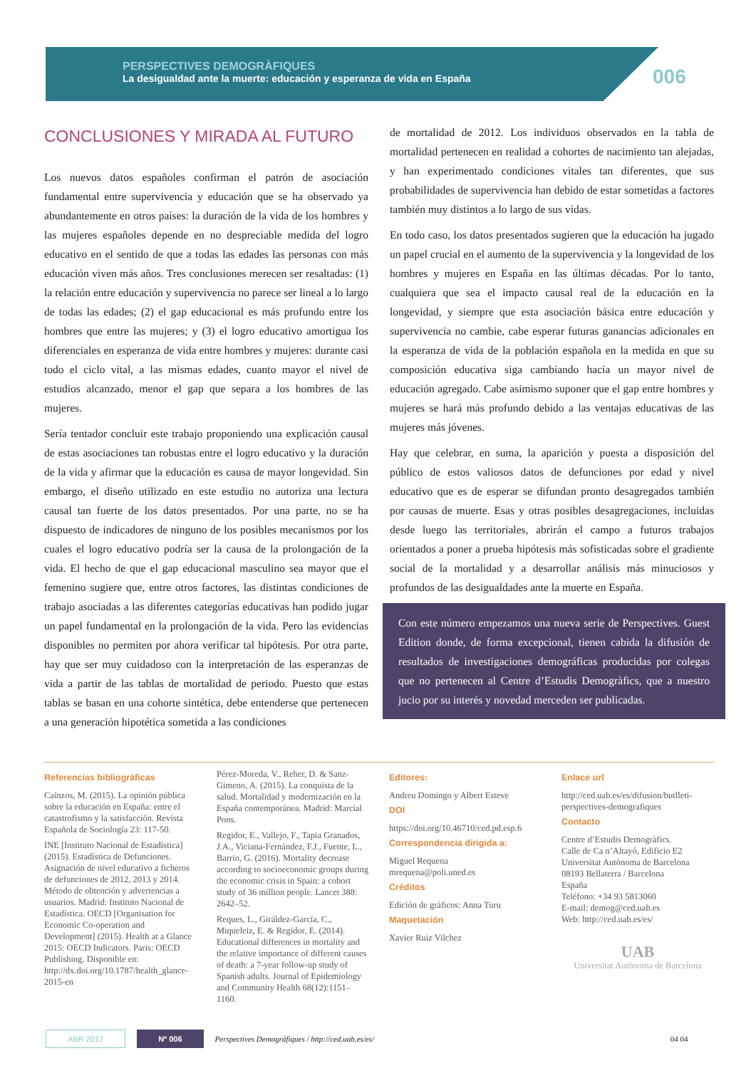PERSPECTIVES DEMOGRÀFIQUES
La desigualdad ante la muerte: educación y esperanza de vida en España
006
CONCLUSIONES Y MIRADA AL FUTURO
Los nuevos datos españoles confirman el patrón de asociación fundamental entre supervivencia y educación que se ha observado ya abundantemente en otros países: la duración de la vida de los hombres y las mujeres españoles depende en no despreciable medida del logro educativo en el sentido de que a todas las edades las personas con más educación viven más años. Tres conclusiones merecen ser resaltadas: (1) la relación entre educación y supervivencia no parece ser lineal a lo largo de todas las edades; (2) el gap educacional es más profundo entre los hombres que entre las mujeres; y (3) el logro educativo amortigua los diferenciales en esperanza de vida entre hombres y mujeres: durante casi todo el ciclo vital, a las mismas edades, cuanto mayor el nivel de estudios alcanzado, menor el gap que separa a los hombres de las mujeres.
Sería tentador concluir este trabajo proponiendo una explicación causal de estas asociaciones tan robustas entre el logro educativo y la duración de la vida y afirmar que la educación es causa de mayor longevidad. Sin embargo, el diseño utilizado en este estudio no autoriza una lectura causal tan fuerte de los datos presentados. Por una parte, no se ha dispuesto de indicadores de ninguno de los posibles mecanismos por los cuales el logro educativo podría ser la causa de la prolongación de la vida. El hecho de que el gap educacional masculino sea mayor que el femenino sugiere que, entre otros factores, las distintas condiciones de trabajo asociadas a las diferentes categorías educativas han podido jugar un papel fundamental en la prolongación de la vida. Pero las evidencias disponibles no permiten por ahora verificar tal hipótesis. Por otra parte, hay que ser muy cuidadoso con la interpretación de las esperanzas de vida a partir de las tablas de mortalidad de periodo. Puesto que estas tablas se basan en una cohorte sintética, debe entenderse que pertenecen a una generación hipotética sometida a las condiciones
de mortalidad de 2012. Los individuos observados en la tabla de mortalidad pertenecen en realidad a cohortes de nacimiento tan alejadas, y han experimentado condiciones vitales tan diferentes, que sus probabilidades de supervivencia han debido de estar sometidas a factores también muy distintos a lo largo de sus vidas.
En todo caso, los datos presentados sugieren que la educación ha jugado un papel crucial en el aumento de la supervivencia y la longevidad de los hombres y mujeres en España en las últimas décadas. Por lo tanto, cualquiera que sea el impacto causal real de la educación en la longevidad, y siempre que esta asociación básica entre educación y supervivencia no cambie, cabe esperar futuras ganancias adicionales en la esperanza de vida de la población española en la medida en que su composición educativa siga cambiando hacia un mayor nivel de educación agregado. Cabe asimismo suponer que el gap entre hombres y mujeres se hará más profundo debido a las ventajas educativas de las mujeres más jóvenes.
Hay que celebrar, en suma, la aparición y puesta a disposición del público de estos valiosos datos de defunciones por edad y nivel educativo que es de esperar se difundan pronto desagregados también por causas de muerte. Esas y otras posibles desagregaciones, incluidas desde luego las territoriales, abrirán el campo a futuros trabajos orientados a poner a prueba hipótesis más sofisticadas sobre el gradiente social de la mortalidad y a desarrollar análisis más minuciosos y profundos de las desigualdades ante la muerte en España.
Con este número empezamos una nueva serie de Perspectives. Guest Edition donde, de forma excepcional, tienen cabida la difusión de resultados de investigaciones demográficas producidas por colegas que no pertenecen al Centre d’Estudis Demogràfics, que a nuestro jucio por su interés y novedad merceden ser publicadas.
Referencias bibliográficas
Caínzos, M. (2015). La opinión pública sobre la educación en España: entre el catastrofismo y la satisfacción. Revista Española de Sociología 23: 117-50.
INE [Instituto Nacional de Estadística] (2015). Estadística de Defunciones. Asignación de nivel educativo a ficheros de defunciones de 2012, 2013 y 2014. Método de obtención y advertencias a usuarios. Madrid: Instituto Nacional de Estadística. OECD [Organisation for Economic Co-operation and Development] (2015). Health at a Glance 2015: OECD Indicators. Paris: OECD Publishing. Disponible en: http://dx.doi.org/10.1787/health_glance-2015-en
Pérez-Moreda, V., Reher, D. & Sanz-Gimeno, A. (2015). La conquista de la salud. Mortalidad y modernización en la España contemporánea. Madrid: Marcial Pons.
Regidor, E., Vallejo, F., Tapia Granados, J.A., Viciana-Fernández, F.J., Fuente, L., Barrio, G. (2016). Mortality decrease according to socioeconomic groups during the economic crisis in Spain: a cohort study of 36 million people. Lancet 388: 2642–52.
Reques, L., Giráldez-García, C., Miqueleiz, E. & Regidor, E. (2014). Educational differences in mortality and the relative importance of different causes of death: a 7-year follow-up study of Spanish adults. Journal of Epidemiology and Community Health 68(12):1151–1160.
Editores:
Andreu Domingo y Albert Esteve
DOI
https://doi.org/10.46710/ced.pd.esp.6
Correspondencia dirigida a:
Miguel Requena
mrequena@poli.uned.es
Créditos
Edición de gráficos: Anna Turu
Maquetación
Xavier Ruiz Vilchez
Enlace url
http://ced.uab.es/es/difusion/butlleti-perspectives-demografiques
Contacto
Centre d’Estudis Demogràfics.
Calle de Ca n’Altayó, Edificio E2
Universitat Autònoma de Barcelona
08193 Bellaterra / Barcelona
España
Teléfono: +34 93 5813060
E-mail: demog@ced.uab.es
Web: http://ced.uab.es/es/
UAB
Universitat Autònoma de Barcelona
ABR 2017 Nº 006 Perspectives Demogràfiques / http://ced.uab.es/es/ 04 04